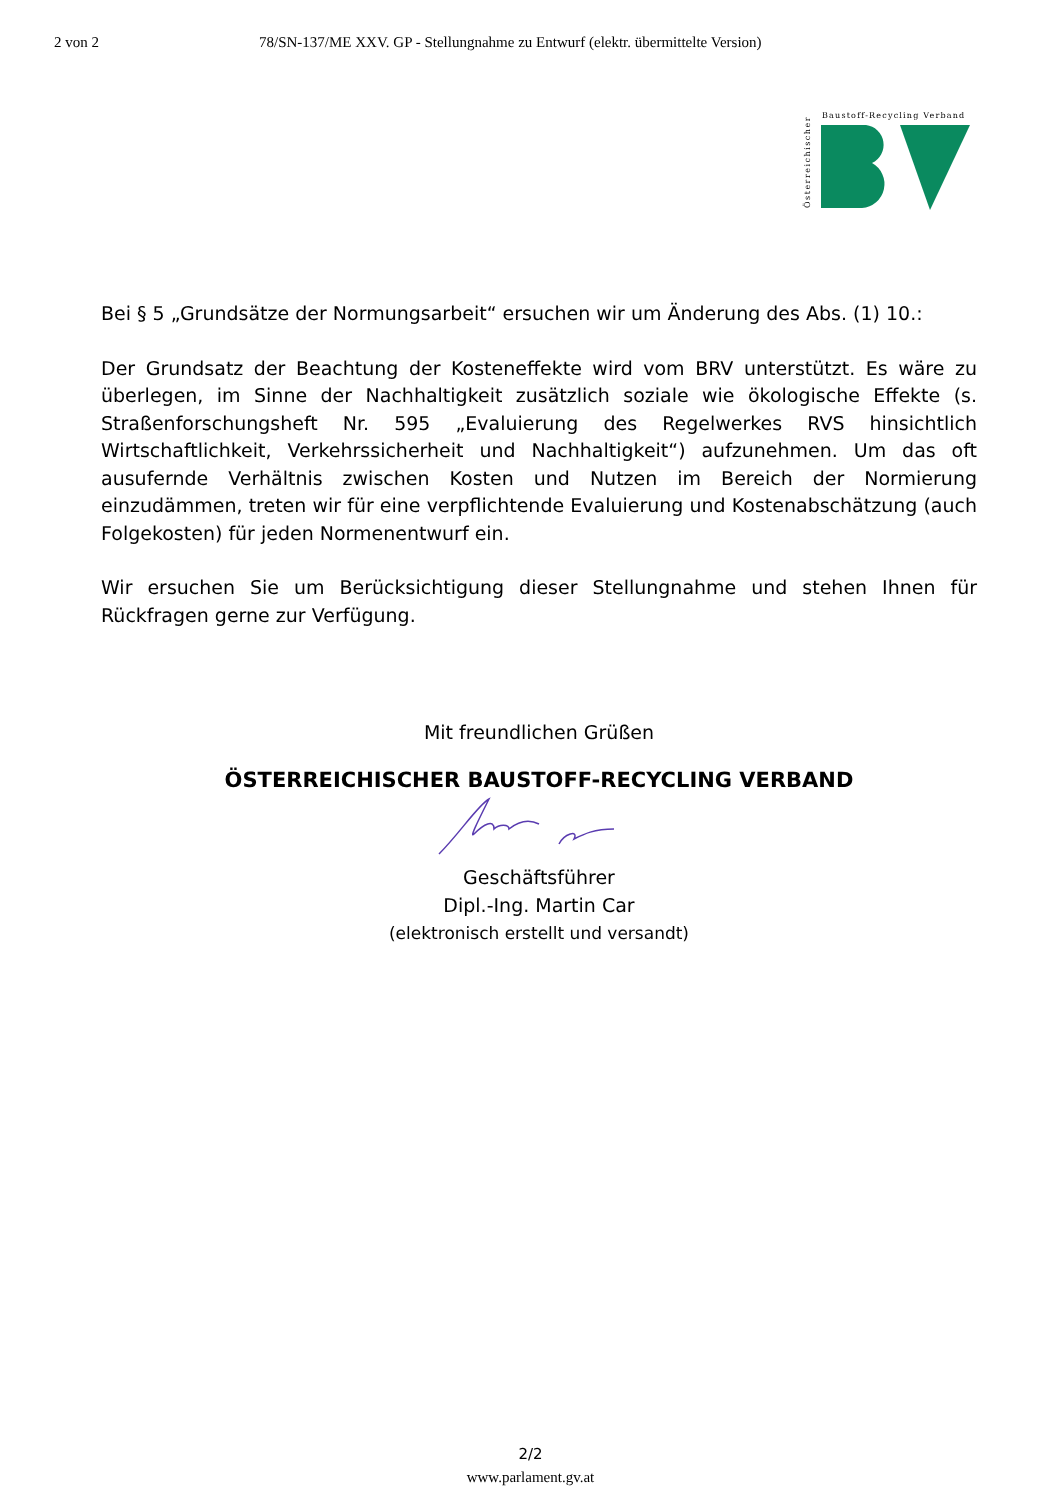2 von 2 78/SN-137/ME XXV. GP - Stellungnahme zu Entwurf (elektr. übermittelte Version)
Österreichischer
Baustoff-Recycling Verband
Bei § 5 „Grundsätze der Normungsarbeit“ ersuchen wir um Änderung des Abs. (1) 10.:
Der Grundsatz der Beachtung der Kosteneffekte wird vom BRV unterstützt. Es wäre zu überlegen, im Sinne der Nachhaltigkeit zusätzlich soziale wie ökologische Effekte (s. Straßenforschungsheft Nr. 595 „Evaluierung des Regelwerkes RVS hinsichtlich Wirtschaftlichkeit, Verkehrssicherheit und Nachhaltigkeit“) aufzunehmen. Um das oft ausufernde Verhältnis zwischen Kosten und Nutzen im Bereich der Normierung einzudämmen, treten wir für eine verpflichtende Evaluierung und Kostenabschätzung (auch Folgekosten) für jeden Normenentwurf ein.
Wir ersuchen Sie um Berücksichtigung dieser Stellungnahme und stehen Ihnen für Rückfragen gerne zur Verfügung.
Mit freundlichen Grüßen
ÖSTERREICHISCHER BAUSTOFF-RECYCLING VERBAND
Geschäftsführer
Dipl.-Ing. Martin Car
(elektronisch erstellt und versandt)
2/2
www.parlament.gv.at